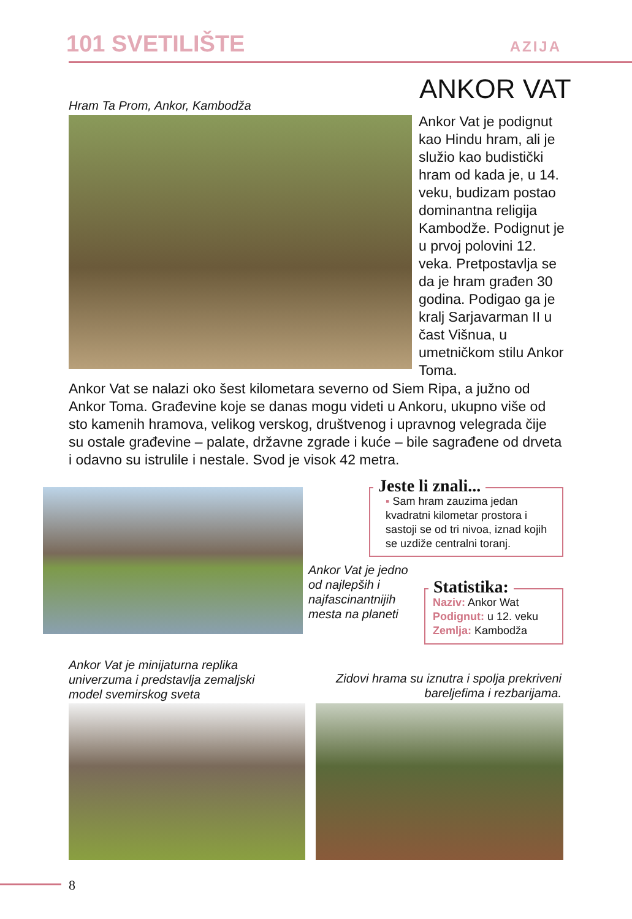101 SVETILIŠTE AZIJA
ANKOR VAT
Hram Ta Prom, Ankor, Kambodža
Ankor Vat je podignut kao Hindu hram, ali je služio kao budistički hram od kada je, u 14. veku, budizam postao dominantna religija Kambodže. Podignut je u prvoj polovini 12. veka. Pretpostavlja se da je hram građen 30 godina. Podigao ga je kralj Sarjavarman II u čast Višnua, u umetničkom stilu Ankor Toma.
Ankor Vat se nalazi oko šest kilometara severno od Siem Ripa, a južno od Ankor Toma. Građevine koje se danas mogu videti u Ankoru, ukupno više od sto kamenih hramova, velikog verskog, društvenog i upravnog velegrada čije su ostale građevine – palate, državne zgrade i kuće – bile sagrađene od drveta i odavno su istrulile i nestale. Svod je visok 42 metra.
Jeste li znali...
▪ Sam hram zauzima jedan kvadratni kilometar prostora i sastoji se od tri nivoa, iznad kojih se uzdiže centralni toranj.
Ankor Vat je jedno od najlepših i najfascinantnijih mesta na planeti
Statistika:
Naziv: Ankor Wat
Podignut: u 12. veku
Zemlja: Kambodža
Ankor Vat je minijaturna replika univerzuma i predstavlja zemaljski model svemirskog sveta
Zidovi hrama su iznutra i spolja prekriveni bareljefima i rezbarijama.
8